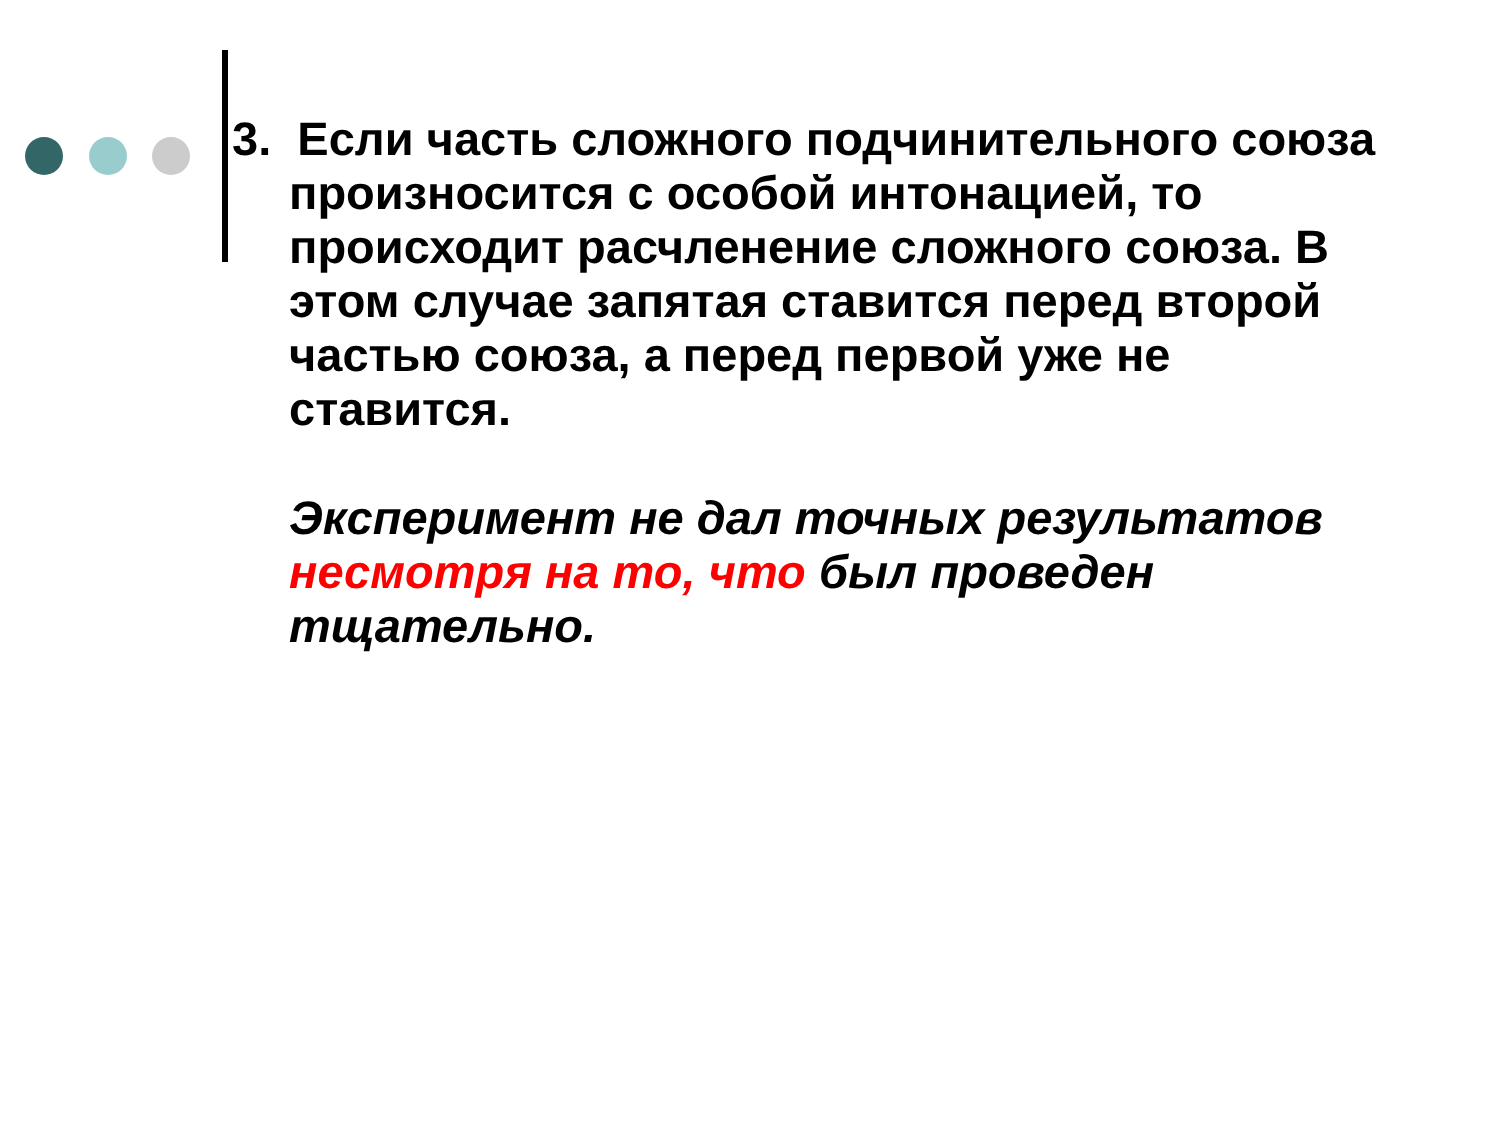3. Если часть сложного подчинительного союза произносится с особой интонацией, то происходит расчленение сложного союза. В этом случае запятая ставится перед второй частью союза, а перед первой уже не ставится.
Эксперимент не дал точных результатов несмотря на то, что был проведен тщательно.